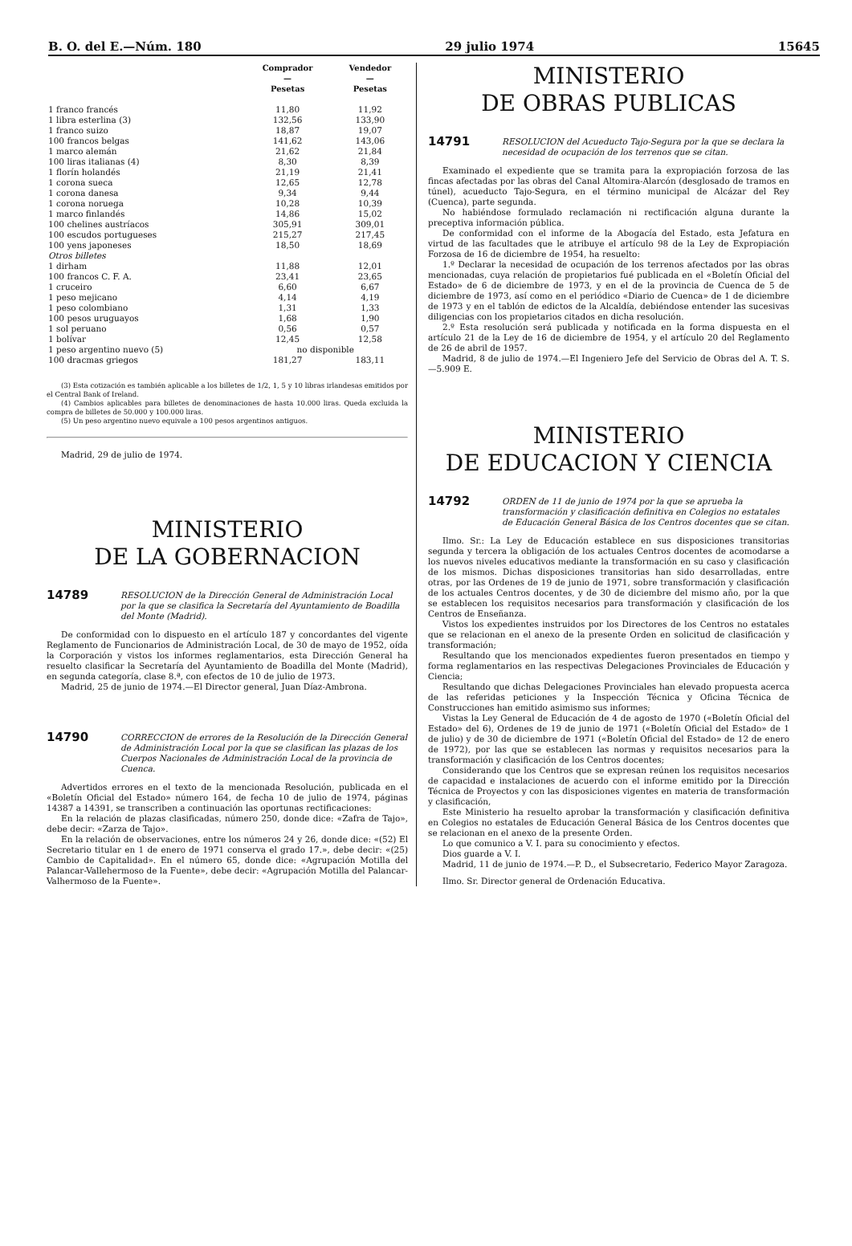B. O. del E.—Núm. 180 29 julio 1974 15645
| | Comprador — Pesetas | Vendedor — Pesetas |
| --- | --- | --- |
| 1 franco francés | 11,80 | 11,92 |
| 1 libra esterlina (3) | 132,56 | 133,90 |
| 1 franco suizo | 18,87 | 19,07 |
| 100 francos belgas | 141,62 | 143,06 |
| 1 marco alemán | 21,62 | 21,84 |
| 100 liras italianas (4) | 8,30 | 8,39 |
| 1 florín holandés | 21,19 | 21,41 |
| 1 corona sueca | 12,65 | 12,78 |
| 1 corona danesa | 9,34 | 9,44 |
| 1 corona noruega | 10,28 | 10,39 |
| 1 marco finlandés | 14,86 | 15,02 |
| 100 chelines austríacos | 305,91 | 309,01 |
| 100 escudos portugueses | 215,27 | 217,45 |
| 100 yens japoneses | 18,50 | 18,69 |
| Otros billetes | | |
| 1 dirham | 11,88 | 12,01 |
| 100 francos C. F. A. | 23,41 | 23,65 |
| 1 cruceiro | 6,60 | 6,67 |
| 1 peso mejicano | 4,14 | 4,19 |
| 1 peso colombiano | 1,31 | 1,33 |
| 100 pesos uruguayos | 1,68 | 1,90 |
| 1 sol peruano | 0,56 | 0,57 |
| 1 bolívar | 12,45 | 12,58 |
| 1 peso argentino nuevo (5) | no disponible | |
| 100 dracmas griegos | 181,27 | 183,11 |
(3) Esta cotización es también aplicable a los billetes de 1/2, 1, 5 y 10 libras irlandesas emitidos por el Central Bank of Ireland.
(4) Cambios aplicables para billetes de denominaciones de hasta 10.000 liras. Queda excluida la compra de billetes de 50.000 y 100.000 liras.
(5) Un peso argentino nuevo equivale a 100 pesos argentinos antiguos.
Madrid, 29 de julio de 1974.
MINISTERIO
DE LA GOBERNACION
14789
RESOLUCION de la Dirección General de Administración Local por la que se clasifica la Secretaría del Ayuntamiento de Boadilla del Monte (Madrid).
De conformidad con lo dispuesto en el artículo 187 y concordantes del vigente Reglamento de Funcionarios de Administración Local, de 30 de mayo de 1952, oída la Corporación y vistos los informes reglamentarios, esta Dirección General ha resuelto clasificar la Secretaría del Ayuntamiento de Boadilla del Monte (Madrid), en segunda categoría, clase 8.ª, con efectos de 10 de julio de 1973.
Madrid, 25 de junio de 1974.—El Director general, Juan Díaz-Ambrona.
14790
CORRECCION de errores de la Resolución de la Dirección General de Administración Local por la que se clasifican las plazas de los Cuerpos Nacionales de Administración Local de la provincia de Cuenca.
Advertidos errores en el texto de la mencionada Resolución, publicada en el «Boletín Oficial del Estado» número 164, de fecha 10 de julio de 1974, páginas 14387 a 14391, se transcriben a continuación las oportunas rectificaciones:
En la relación de plazas clasificadas, número 250, donde dice: «Zafra de Tajo», debe decir: «Zarza de Tajo».
En la relación de observaciones, entre los números 24 y 26, donde dice: «(52) El Secretario titular en 1 de enero de 1971 conserva el grado 17.», debe decir: «(25) Cambio de Capitalidad». En el número 65, donde dice: «Agrupación Motilla del Palancar-Vallehermoso de la Fuente», debe decir: «Agrupación Motilla del Palancar-Valhermoso de la Fuente».
MINISTERIO
DE OBRAS PUBLICAS
14791
RESOLUCION del Acueducto Tajo-Segura por la que se declara la necesidad de ocupación de los terrenos que se citan.
Examinado el expediente que se tramita para la expropiación forzosa de las fincas afectadas por las obras del Canal Altomira-Alarcón (desglosado de tramos en túnel), acueducto Tajo-Segura, en el término municipal de Alcázar del Rey (Cuenca), parte segunda.
No habiéndose formulado reclamación ni rectificación alguna durante la preceptiva información pública.
De conformidad con el informe de la Abogacía del Estado, esta Jefatura en virtud de las facultades que le atribuye el artículo 98 de la Ley de Expropiación Forzosa de 16 de diciembre de 1954, ha resuelto:
1.º Declarar la necesidad de ocupación de los terrenos afectados por las obras mencionadas, cuya relación de propietarios fué publicada en el «Boletín Oficial del Estado» de 6 de diciembre de 1973, y en el de la provincia de Cuenca de 5 de diciembre de 1973, así como en el periódico «Diario de Cuenca» de 1 de diciembre de 1973 y en el tablón de edictos de la Alcaldía, debiéndose entender las sucesivas diligencias con los propietarios citados en dicha resolución.
2.º Esta resolución será publicada y notificada en la forma dispuesta en el artículo 21 de la Ley de 16 de diciembre de 1954, y el artículo 20 del Reglamento de 26 de abril de 1957.
Madrid, 8 de julio de 1974.—El Ingeniero Jefe del Servicio de Obras del A. T. S.—5.909 E.
MINISTERIO
DE EDUCACION Y CIENCIA
14792
ORDEN de 11 de junio de 1974 por la que se aprueba la transformación y clasificación definitiva en Colegios no estatales de Educación General Básica de los Centros docentes que se citan.
Ilmo. Sr.: La Ley de Educación establece en sus disposiciones transitorias segunda y tercera la obligación de los actuales Centros docentes de acomodarse a los nuevos niveles educativos mediante la transformación en su caso y clasificación de los mismos. Dichas disposiciones transitorias han sido desarrolladas, entre otras, por las Ordenes de 19 de junio de 1971, sobre transformación y clasificación de los actuales Centros docentes, y de 30 de diciembre del mismo año, por la que se establecen los requisitos necesarios para transformación y clasificación de los Centros de Enseñanza.
Vistos los expedientes instruidos por los Directores de los Centros no estatales que se relacionan en el anexo de la presente Orden en solicitud de clasificación y transformación;
Resultando que los mencionados expedientes fueron presentados en tiempo y forma reglamentarios en las respectivas Delegaciones Provinciales de Educación y Ciencia;
Resultando que dichas Delegaciones Provinciales han elevado propuesta acerca de las referidas peticiones y la Inspección Técnica y Oficina Técnica de Construcciones han emitido asimismo sus informes;
Vistas la Ley General de Educación de 4 de agosto de 1970 («Boletín Oficial del Estado» del 6), Ordenes de 19 de junio de 1971 («Boletín Oficial del Estado» de 1 de julio) y de 30 de diciembre de 1971 («Boletín Oficial del Estado» de 12 de enero de 1972), por las que se establecen las normas y requisitos necesarios para la transformación y clasificación de los Centros docentes;
Considerando que los Centros que se expresan reúnen los requisitos necesarios de capacidad e instalaciones de acuerdo con el informe emitido por la Dirección Técnica de Proyectos y con las disposiciones vigentes en materia de transformación y clasificación,
Este Ministerio ha resuelto aprobar la transformación y clasificación definitiva en Colegios no estatales de Educación General Básica de los Centros docentes que se relacionan en el anexo de la presente Orden.
Lo que comunico a V. I. para su conocimiento y efectos.
Dios guarde a V. I.
Madrid, 11 de junio de 1974.—P. D., el Subsecretario, Federico Mayor Zaragoza.
Ilmo. Sr. Director general de Ordenación Educativa.